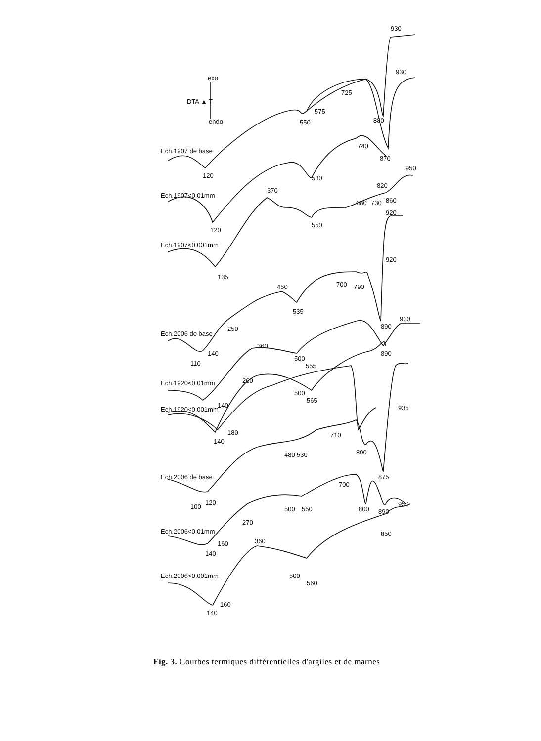930
930
exo
DTA ▲ T
endo
725
575
550
880
Ech.1907 de base
740
870
120
530
950
820
Ech.1907<0,01mm
370
680
730
860
920
120
550
Ech.1907<0,001mm
135
920
450
700
790
535
250
Ech.2006 de base
930
890
140
110
360
500
555
890
260
Ech.1920<0,01mm
500
565
140
Ech.1920<0,001mm
935
180
140
710
480
530
800
Ech.2006 de base
875
700
100
120
500
550
800
890
950
270
Ech.2006<0,01mm
850
160
140
360
Ech.2006<0,001mm
500
560
160
140
Fig. 3. Courbes termiques différentielles d'argiles et de marnes